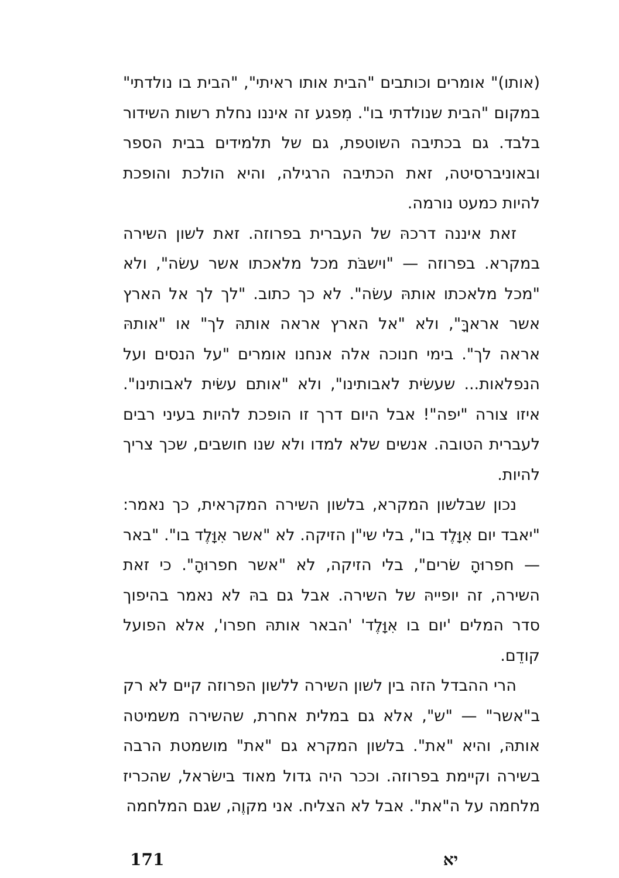(אותו)" אומרים וכותבים "הבית אותו ראיתי", "הבית בו נולדתי" במקום "הבית שנולדתי בו". מִפגע זה איננו נחלת רשות השידור בלבד. גם בכתיבה השוטפת, גם של תלמידים בבית הספר ובאוניברסיטה, זאת הכתיבה הרגילה, והיא הולכת והופכת להיות כמעט נורמה.
זאת איננה דרכהּ של העברית בפרוזה. זאת לשון השירה במקרא. בפרוזה — "וישבֹּת מכל מלאכתו אשר עשׂה", ולא "מכל מלאכתו אותהּ עשׂה". לא כך כתוב. "לך לך אל הארץ אשר אראךָּ", ולא "אל הארץ אראה אותהּ לך" או "אותהּ אראה לך". בימי חנוכה אלה אנחנו אומרים "על הנסים ועל הנפלאות... שעשׂית לאבותינו", ולא "אותם עשׂית לאבותינו". איזו צורה "יפה"! אבל היום דרך זו הופכת להיות בעיני רבים לעברית הטובה. אנשים שלא למדו ולא שנו חושבים, שכך צריך להיות.
נכון שבלשון המקרא, בלשון השירה המקראית, כך נאמר: "יאבד יום אִוָּלֶד בו", בלי שי"ן הזיקה. לא "אשר אִוָּלֶד בו". "באר — חפרוּהָ שׂרים", בלי הזיקה, לא "אשר חפרוּהָ". כי זאת השירה, זה יופייהּ של השירה. אבל גם בהּ לא נאמר בהיפוך סדר המלים 'יום בו אִוָּלֶד' 'הבאר אותהּ חפרו', אלא הפועל קודֵם.
הרי ההבדל הזה בין לשון השירה ללשון הפרוזה קיים לא רק ב"אשר" — "ש", אלא גם במלית אחרת, שהשירה משמיטה אותהּ, והיא "את". בלשון המקרא גם "את" מושמטת הרבה בשירה וקיימת בפרוזה. וככר היה גדול מאוד בישׂראל, שהכריז מלחמה על ה"את". אבל לא הצליח. אני מקוֶה, שגם המלחמה
171 יא